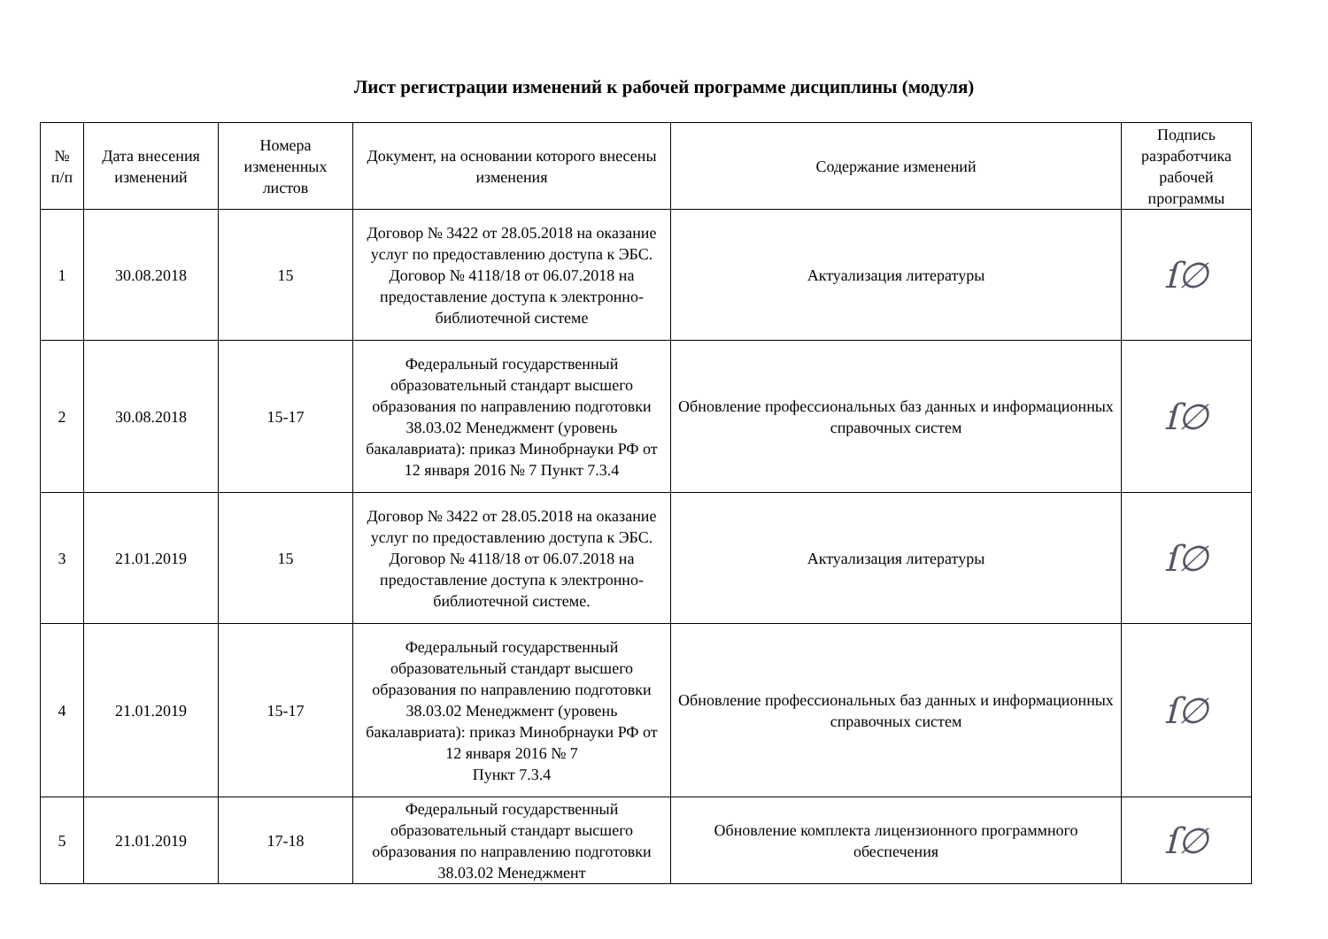Лист регистрации изменений к рабочей программе дисциплины (модуля)
| № п/п | Дата внесения изменений | Номера измененных листов | Документ, на основании которого внесены изменения | Содержание изменений | Подпись разработчика рабочей программы |
| --- | --- | --- | --- | --- | --- |
| 1 | 30.08.2018 | 15 | Договор № 3422 от 28.05.2018 на оказание услуг по предоставлению доступа к ЭБС. Договор № 4118/18 от 06.07.2018 на предоставление доступа к электронно-библиотечной системе | Актуализация литературы | ſ∅ |
| 2 | 30.08.2018 | 15-17 | Федеральный государственный образовательный стандарт высшего образования по направлению подготовки 38.03.02 Менеджмент (уровень бакалавриата): приказ Минобрнауки РФ от 12 января 2016 № 7 Пункт 7.3.4 | Обновление профессиональных баз данных и информационных справочных систем | ſ∅ |
| 3 | 21.01.2019 | 15 | Договор № 3422 от 28.05.2018 на оказание услуг по предоставлению доступа к ЭБС. Договор № 4118/18 от 06.07.2018 на предоставление доступа к электронно-библиотечной системе. | Актуализация литературы | ſ∅ |
| 4 | 21.01.2019 | 15-17 | Федеральный государственный образовательный стандарт высшего образования по направлению подготовки 38.03.02 Менеджмент (уровень бакалавриата): приказ Минобрнауки РФ от 12 января 2016 № 7 Пункт 7.3.4 | Обновление профессиональных баз данных и информационных справочных систем | ſ∅ |
| 5 | 21.01.2019 | 17-18 | Федеральный государственный образовательный стандарт высшего образования по направлению подготовки 38.03.02 Менеджмент | Обновление комплекта лицензионного программного обеспечения | ſ∅ |